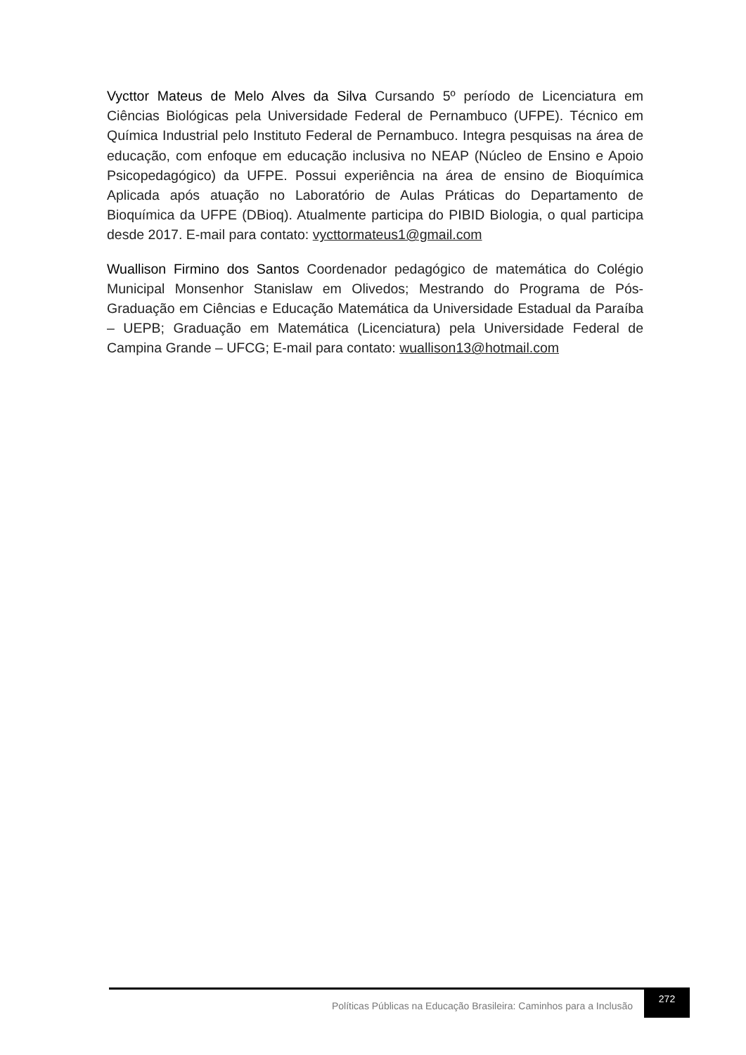Vycttor Mateus de Melo Alves da Silva Cursando 5º período de Licenciatura em Ciências Biológicas pela Universidade Federal de Pernambuco (UFPE). Técnico em Química Industrial pelo Instituto Federal de Pernambuco. Integra pesquisas na área de educação, com enfoque em educação inclusiva no NEAP (Núcleo de Ensino e Apoio Psicopedagógico) da UFPE. Possui experiência na área de ensino de Bioquímica Aplicada após atuação no Laboratório de Aulas Práticas do Departamento de Bioquímica da UFPE (DBioq). Atualmente participa do PIBID Biologia, o qual participa desde 2017. E-mail para contato: vycttormateus1@gmail.com
Wuallison Firmino dos Santos Coordenador pedagógico de matemática do Colégio Municipal Monsenhor Stanislaw em Olivedos; Mestrando do Programa de Pós-Graduação em Ciências e Educação Matemática da Universidade Estadual da Paraíba – UEPB; Graduação em Matemática (Licenciatura) pela Universidade Federal de Campina Grande – UFCG; E-mail para contato: wuallison13@hotmail.com
Políticas Públicas na Educação Brasileira: Caminhos para a Inclusão 272